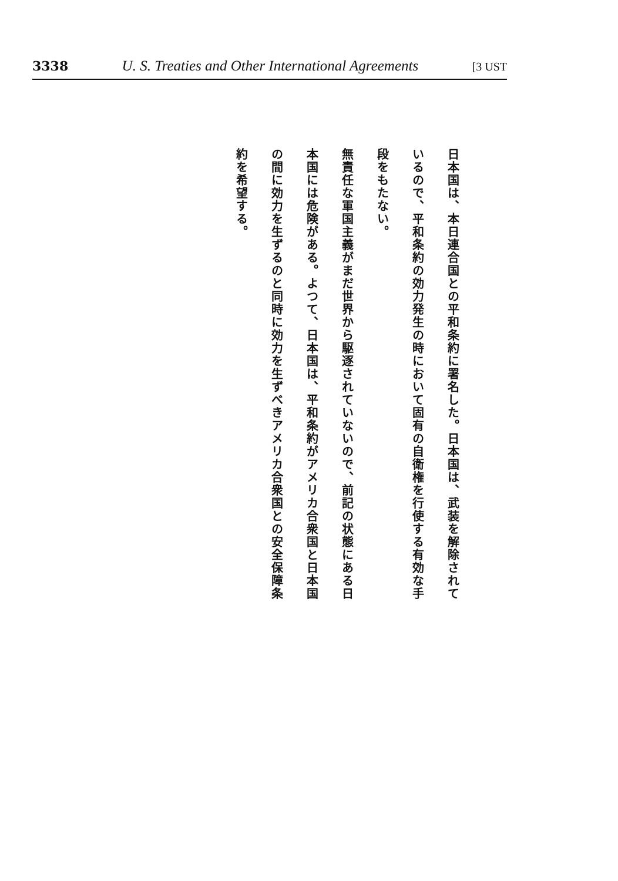3338 U. S. Treaties and Other International Agreements [3 UST
日本国は、本日連合国との平和条約に署名した。日本国は、武装を解除されているので、平和条約の効力発生の時において固有の自衛権を行使する有効な手段をもたない。
無責任な軍国主義がまだ世界から駆逐されていないので、前記の状態にある日本国には危険がある。よつて、日本国は、平和条約がアメリカ合衆国と日本国の間に効力を生ずるのと同時に効力を生ずべきアメリカ合衆国との安全保障条約を希望する。